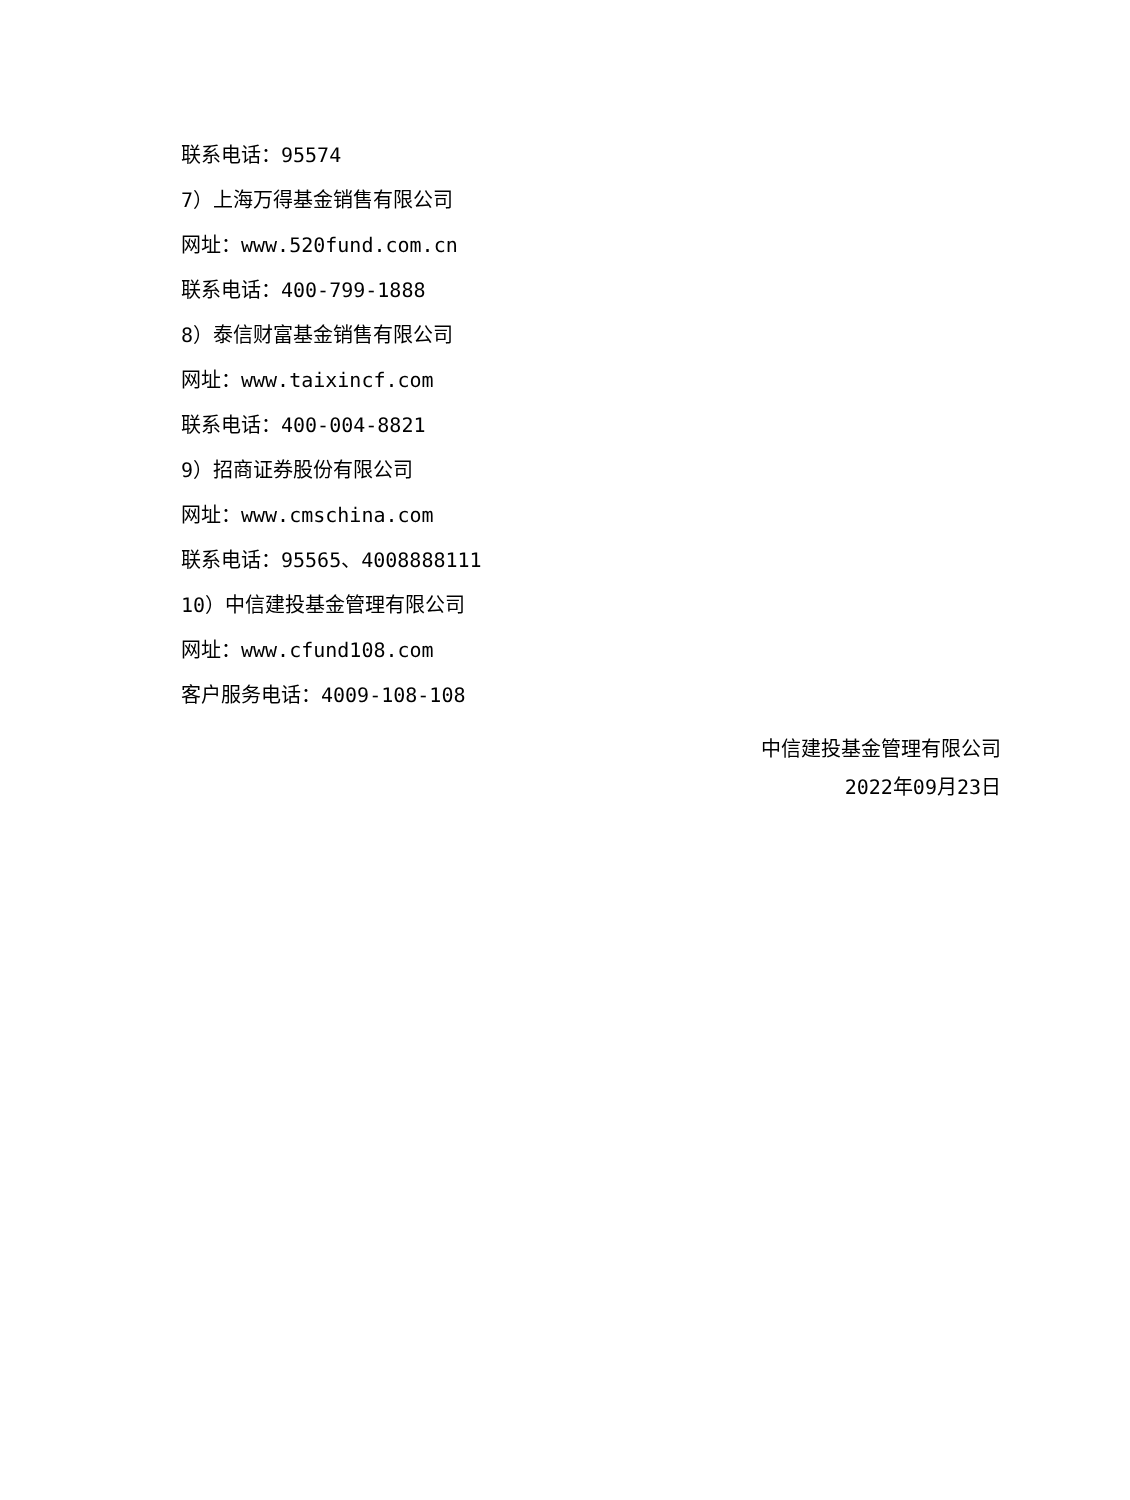联系电话：95574
7）上海万得基金销售有限公司
网址：www.520fund.com.cn
联系电话：400-799-1888
8）泰信财富基金销售有限公司
网址：www.taixincf.com
联系电话：400-004-8821
9）招商证券股份有限公司
网址：www.cmschina.com
联系电话：95565、4008888111
10）中信建投基金管理有限公司
网址：www.cfund108.com
客户服务电话：4009-108-108
中信建投基金管理有限公司
2022年09月23日